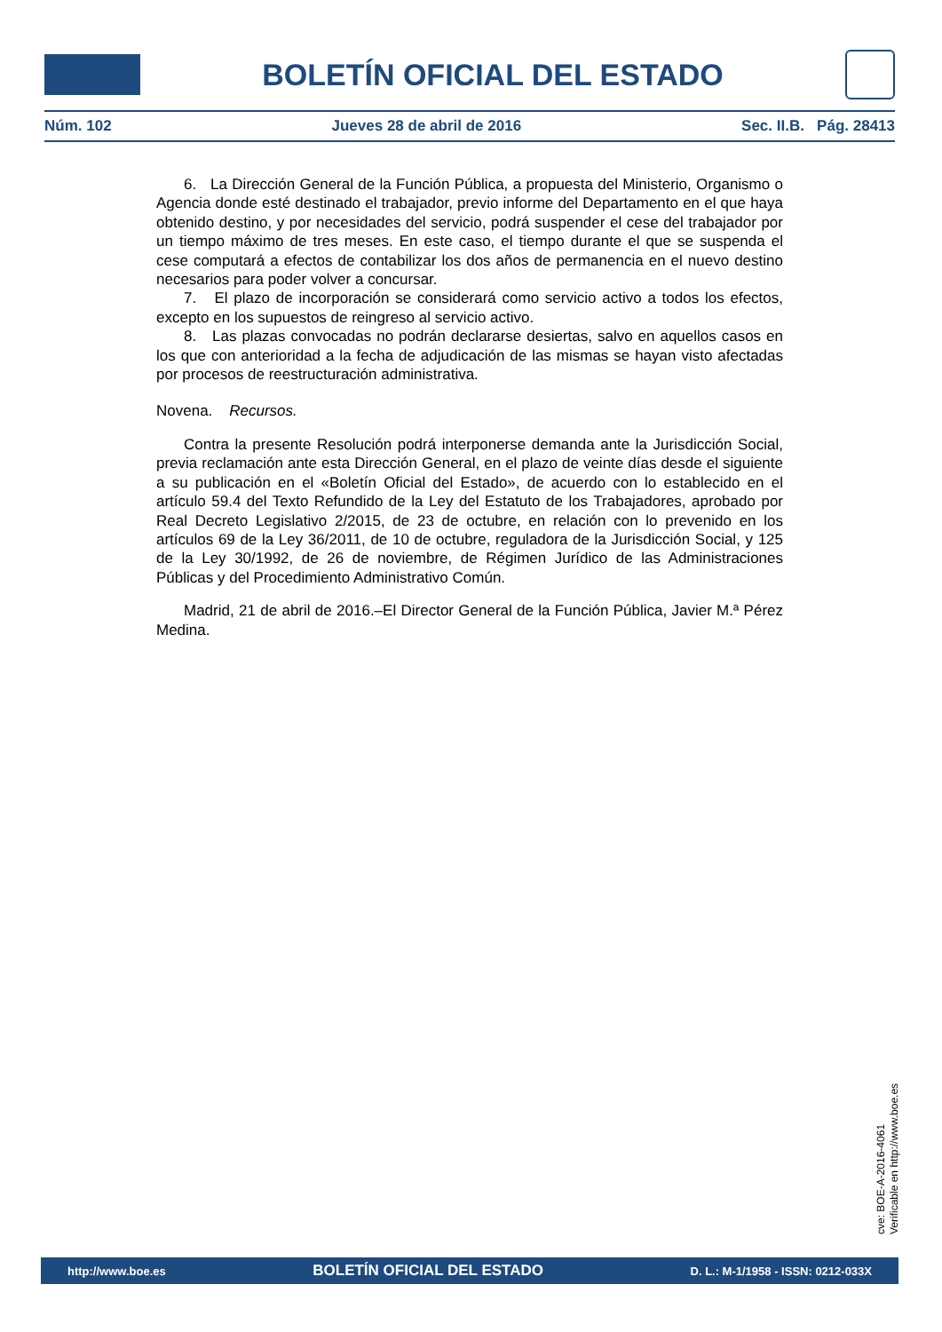BOLETÍN OFICIAL DEL ESTADO
Núm. 102 Jueves 28 de abril de 2016 Sec. II.B. Pág. 28413
6. La Dirección General de la Función Pública, a propuesta del Ministerio, Organismo o Agencia donde esté destinado el trabajador, previo informe del Departamento en el que haya obtenido destino, y por necesidades del servicio, podrá suspender el cese del trabajador por un tiempo máximo de tres meses. En este caso, el tiempo durante el que se suspenda el cese computará a efectos de contabilizar los dos años de permanencia en el nuevo destino necesarios para poder volver a concursar.
7. El plazo de incorporación se considerará como servicio activo a todos los efectos, excepto en los supuestos de reingreso al servicio activo.
8. Las plazas convocadas no podrán declararse desiertas, salvo en aquellos casos en los que con anterioridad a la fecha de adjudicación de las mismas se hayan visto afectadas por procesos de reestructuración administrativa.
Novena. Recursos.
Contra la presente Resolución podrá interponerse demanda ante la Jurisdicción Social, previa reclamación ante esta Dirección General, en el plazo de veinte días desde el siguiente a su publicación en el «Boletín Oficial del Estado», de acuerdo con lo establecido en el artículo 59.4 del Texto Refundido de la Ley del Estatuto de los Trabajadores, aprobado por Real Decreto Legislativo 2/2015, de 23 de octubre, en relación con lo prevenido en los artículos 69 de la Ley 36/2011, de 10 de octubre, reguladora de la Jurisdicción Social, y 125 de la Ley 30/1992, de 26 de noviembre, de Régimen Jurídico de las Administraciones Públicas y del Procedimiento Administrativo Común.
Madrid, 21 de abril de 2016.–El Director General de la Función Pública, Javier M.ª Pérez Medina.
cve: BOE-A-2016-4061
Verificable en http://www.boe.es
http://www.boe.es BOLETÍN OFICIAL DEL ESTADO D. L.: M-1/1958 - ISSN: 0212-033X